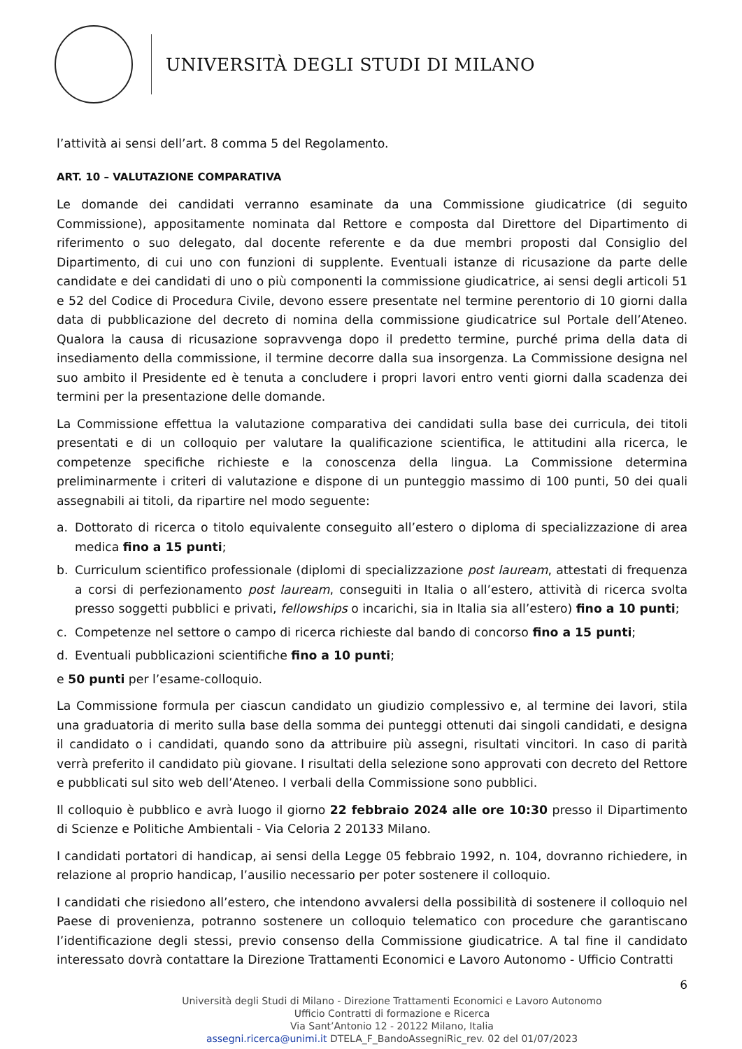UNIVERSITÀ DEGLI STUDI DI MILANO
l’attività ai sensi dell’art. 8 comma 5 del Regolamento.
ART. 10 – VALUTAZIONE COMPARATIVA
Le domande dei candidati verranno esaminate da una Commissione giudicatrice (di seguito Commissione), appositamente nominata dal Rettore e composta dal Direttore del Dipartimento di riferimento o suo delegato, dal docente referente e da due membri proposti dal Consiglio del Dipartimento, di cui uno con funzioni di supplente. Eventuali istanze di ricusazione da parte delle candidate e dei candidati di uno o più componenti la commissione giudicatrice, ai sensi degli articoli 51 e 52 del Codice di Procedura Civile, devono essere presentate nel termine perentorio di 10 giorni dalla data di pubblicazione del decreto di nomina della commissione giudicatrice sul Portale dell’Ateneo. Qualora la causa di ricusazione sopravvenga dopo il predetto termine, purché prima della data di insediamento della commissione, il termine decorre dalla sua insorgenza. La Commissione designa nel suo ambito il Presidente ed è tenuta a concludere i propri lavori entro venti giorni dalla scadenza dei termini per la presentazione delle domande.
La Commissione effettua la valutazione comparativa dei candidati sulla base dei curricula, dei titoli presentati e di un colloquio per valutare la qualificazione scientifica, le attitudini alla ricerca, le competenze specifiche richieste e la conoscenza della lingua. La Commissione determina preliminarmente i criteri di valutazione e dispone di un punteggio massimo di 100 punti, 50 dei quali assegnabili ai titoli, da ripartire nel modo seguente:
a. Dottorato di ricerca o titolo equivalente conseguito all’estero o diploma di specializzazione di area medica fino a 15 punti;
b. Curriculum scientifico professionale (diplomi di specializzazione post lauream, attestati di frequenza a corsi di perfezionamento post lauream, conseguiti in Italia o all’estero, attività di ricerca svolta presso soggetti pubblici e privati, fellowships o incarichi, sia in Italia sia all’estero) fino a 10 punti;
c. Competenze nel settore o campo di ricerca richieste dal bando di concorso fino a 15 punti;
d. Eventuali pubblicazioni scientifiche fino a 10 punti;
e 50 punti per l’esame-colloquio.
La Commissione formula per ciascun candidato un giudizio complessivo e, al termine dei lavori, stila una graduatoria di merito sulla base della somma dei punteggi ottenuti dai singoli candidati, e designa il candidato o i candidati, quando sono da attribuire più assegni, risultati vincitori. In caso di parità verrà preferito il candidato più giovane. I risultati della selezione sono approvati con decreto del Rettore e pubblicati sul sito web dell’Ateneo. I verbali della Commissione sono pubblici.
Il colloquio è pubblico e avrà luogo il giorno 22 febbraio 2024 alle ore 10:30 presso il Dipartimento di Scienze e Politiche Ambientali - Via Celoria 2 20133 Milano.
I candidati portatori di handicap, ai sensi della Legge 05 febbraio 1992, n. 104, dovranno richiedere, in relazione al proprio handicap, l’ausilio necessario per poter sostenere il colloquio.
I candidati che risiedono all’estero, che intendono avvalersi della possibilità di sostenere il colloquio nel Paese di provenienza, potranno sostenere un colloquio telematico con procedure che garantiscano l’identificazione degli stessi, previo consenso della Commissione giudicatrice. A tal fine il candidato interessato dovrà contattare la Direzione Trattamenti Economici e Lavoro Autonomo - Ufficio Contratti
6
Università degli Studi di Milano - Direzione Trattamenti Economici e Lavoro Autonomo
Ufficio Contratti di formazione e Ricerca
Via Sant’Antonio 12 - 20122 Milano, Italia
assegni.ricerca@unimi.it DTELA_F_BandoAssegniRic_rev. 02 del 01/07/2023